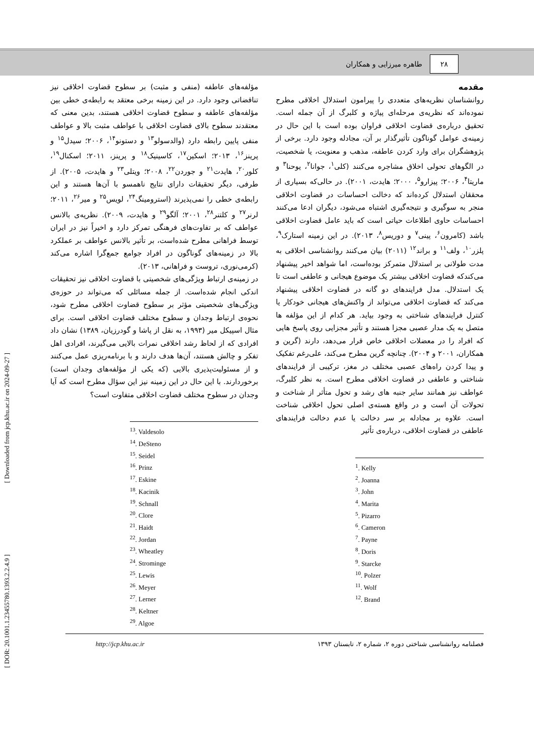۲۸
طاهره میرزایی و همکاران
مقدمه
روانشناسان نظریه‌های متعددی را پیرامون استدلال اخلاقی مطرح نموده‌اند که نظریه‌ی مرحله‌ای پیاژه و کلبرگ از آن جمله است. تحقیق درباره‌ی قضاوت اخلاقی فراوان بوده است با این حال در زمینه‌ی عوامل گوناگون تأثیرگذار بر آن، مجادله وجود دارد. برخی از پژوهشگران برای وارد کردن عاطفه، مذهب و معنویت، یا شخصیت، در الگوهای تحولی اخلاق مشاجره می‌کنند (کلی<sup>۱</sup>، جوانا<sup>۲</sup>، یوحنا<sup>۳</sup> و ماریتا<sup>۴</sup>، ۲۰۰۶؛ پیزارو<sup>۵</sup>، ۲۰۰۰؛ هایدت، ۲۰۰۱). در حالی‌که بسیاری از محققان استدلال کرده‌اند که دخالت احساسات در قضاوت اخلاقی منجر به سوگیری و نتیجه‌گیری اشتباه می‌شود، دیگران ادعا می‌کنند احساسات حاوی اطلاعات حیاتی است که باید عامل قضاوت اخلاقی باشد (کامرون<sup>۶</sup>، پینی<sup>۷</sup> و دوریس<sup>۸</sup>، ۲۰۱۳). در این زمینه استارک<sup>۹</sup>، پلزر<sup>۱۰</sup>، ولف<sup>۱۱</sup> و براند<sup>۱۲</sup> (۲۰۱۱) بیان می‌کنند روانشناسی اخلاقی به مدت طولانی بر استدلال متمرکز بوده‌است، اما شواهد اخیر پیشنهاد می‌کندکه قضاوت اخلاقی بیشتر یک موضوع هیجانی و عاطفی است تا یک استدلال. مدل فرایندهای دو گانه در قضاوت اخلاقی پیشنهاد می‌کند که قضاوت اخلاقی می‌تواند از واکنش‌های هیجانی خودکار یا کنترل فرایندهای شناختی به وجود بیاید. هر کدام از این مؤلفه ها متصل به یک مدار عصبی مجزا هستند و تأثیر مجزایی روی پاسخ هایی که افراد را در معضلات اخلاقی خاص قرار می‌دهد، دارند (گرین و همکاران، ۲۰۰۱ و ۲۰۰۴). چنانچه گرین مطرح می‌کند، علی‌رغم تفکیک و پیدا کردن راه‌های عصبی مختلف در مغز، ترکیبی از فرایندهای شناختی و عاطفی در قضاوت اخلاقی مطرح است. به نظر کلبرگ، عواطف نیز همانند سایر جنبه های رشد و تحول متأثر از شناخت و تحولات آن است و در واقع هسته‌ی اصلی تحول اخلاقی شناخت است. علاوه بر مجادله بر سر دخالت یا عدم دخالت فرایندهای عاطفی در قضاوت اخلاقی، درباره‌ی تأثیر
<sup>1</sup>. Kelly
<sup>2</sup>. Joanna
<sup>3</sup>. John
<sup>4</sup>. Marita
<sup>5</sup>. Pizarro
<sup>6</sup>. Cameron
<sup>7</sup>. Payne
<sup>8</sup>. Doris
<sup>9</sup>. Starcke
<sup>10</sup>. Polzer
<sup>11</sup>. Wolf
<sup>12</sup>. Brand
مؤلفه‌های عاطفه (منفی و مثبت) بر سطوح قضاوت اخلاقی نیز تناقضاتی وجود دارد. در این زمینه برخی معتقد به رابطه‌ی خطی بین مؤلفه‌های عاطفه و سطوح قضاوت اخلاقی هستند، بدین معنی که معتقدند سطوح بالای قضاوت اخلاقی با عواطف مثبت بالا و عواطف منفی پایین رابطه دارد (والدسولو<sup>۱۳</sup> و دستونو<sup>۱۴</sup>، ۲۰۰۶؛ سیدل<sup>۱۵</sup> و پرینز<sup>۱۶</sup>، ۲۰۱۳؛ اسکین<sup>۱۷</sup>، کاسینیک<sup>۱۸</sup> و پرینز، ۲۰۱۱؛ اسکنال<sup>۱۹</sup>، کلور<sup>۲۰</sup>، هایدت<sup>۲۱</sup> و جوردن<sup>۲۲</sup>، ۲۰۰۸؛ ویتلی<sup>۲۳</sup> و هایدت، ۲۰۰۵). از طرفی، دیگر تحقیقات دارای نتایج ناهمسو با آن‌ها هستند و این رابطه‌ی خطی را نمی‌پذیرند (استرومینگ<sup>۲۴</sup>، لویس<sup>۲۵</sup> و میر<sup>۲۶</sup>، ۲۰۱۱؛ لرنر<sup>۲۷</sup> و کلتنر<sup>۲۸</sup>، ۲۰۰۱؛ آلگو<sup>۲۹</sup> و هایدت، ۲۰۰۹). نظریه‌ی بالانس عواطف که بر تفاوت‌های فرهنگی تمرکز دارد و اخیراً نیز در ایران توسط فراهانی مطرح شده‌است، بر تأثیر بالانس عواطف بر عملکرد بالا در زمینه‌های گوناگون در افراد جوامع جمع‌گرا اشاره می‌کند (کرمی‌نوری، تروست و فراهانی، ۲۰۱۳).
در زمینه‌ی ارتباط ویژگی‌های شخصیتی با قضاوت اخلاقی نیز تحقیقات اندکی انجام شده‌است. از جمله مسائلی که می‌تواند در حوزه‌ی ویژگی‌های شخصیتی مؤثر بر سطوح قضاوت اخلاقی مطرح شود، نحوه‌ی ارتباط وجدان و سطوح مختلف قضاوت اخلاقی است. برای مثال اسپیکل میر (۱۹۹۳، به نقل از پاشا و گودرزیان، ۱۳۸۹) نشان داد افرادی که از لحاظ رشد اخلاقی نمرات بالایی می‌گیرند، افرادی اهل تفکر و چالش هستند، آن‌ها هدف دارند و با برنامه‌ریزی عمل می‌کنند و از مسئولیت‌پذیری بالایی (که یکی از مؤلفه‌های وجدان است) برخوردارند. با این حال در این زمینه نیز این سؤال مطرح است که آیا وجدان در سطوح مختلف قضاوت اخلاقی متفاوت است؟
<sup>13</sup>. Valdesolo
<sup>14</sup>. DeSteno
<sup>15</sup>. Seidel
<sup>16</sup>. Prinz
<sup>17</sup>. Eskine
<sup>18</sup>. Kacinik
<sup>19</sup>. Schnall
<sup>20</sup>. Clore
<sup>21</sup>. Haidt
<sup>22</sup>. Jordan
<sup>23</sup>. Wheatley
<sup>24</sup>. Strominge
<sup>25</sup>. Lewis
<sup>26</sup>. Meyer
<sup>27</sup>. Lerner
<sup>28</sup>. Keltner
<sup>29</sup>. Algoe
فصلنامه روانشناسی شناختی دوره ۲، شماره ۲، تابستان ۱۳۹۳ http://jcp.khu.ac.ir
[ Downloaded from jcp.khu.ac.ir on 2024-09-27 ]
[ DOR: 20.1001.1.23455780.1393.2.2.4.9 ]